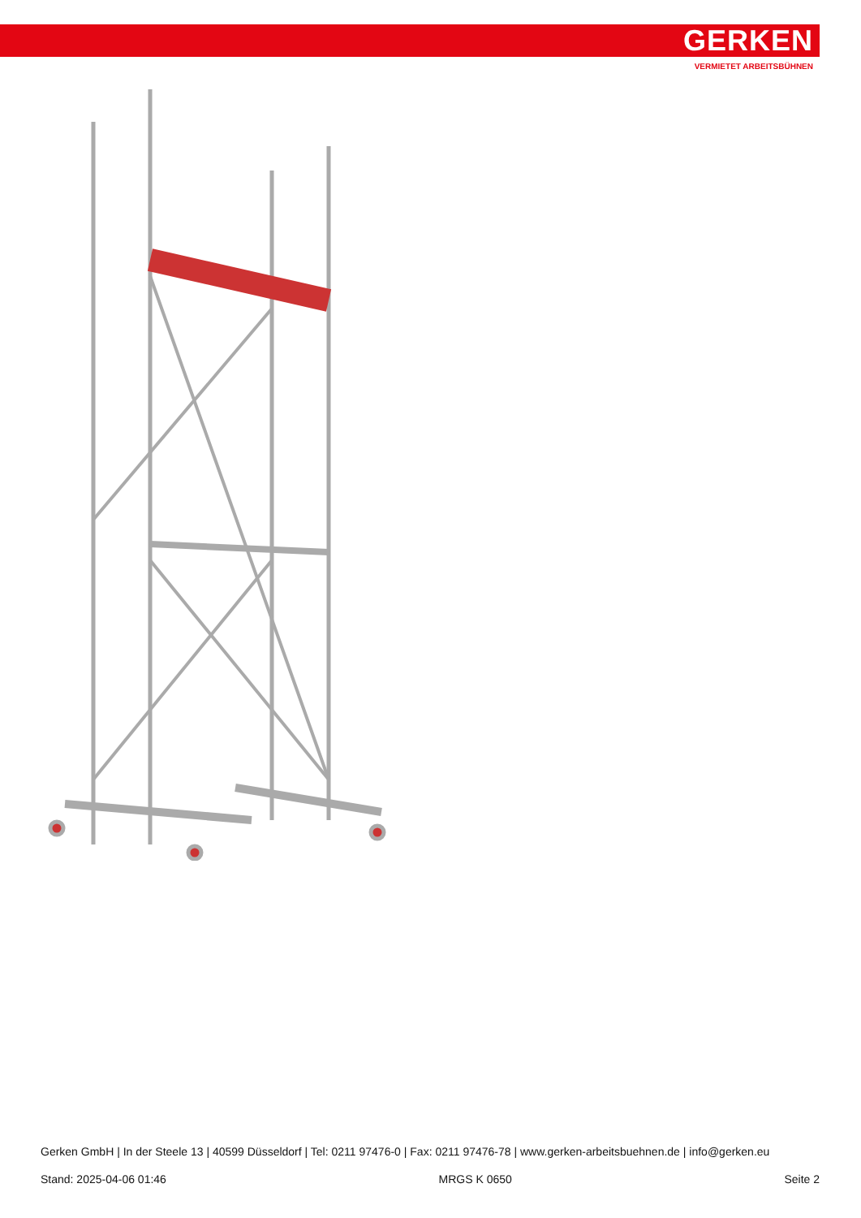GERKEN
VERMIETET ARBEITSBÜHNEN
Gerken GmbH | In der Steele 13 | 40599 Düsseldorf | Tel: 0211 97476-0 | Fax: 0211 97476-78 | www.gerken-arbeitsbuehnen.de | info@gerken.eu
Stand: 2025-04-06 01:46 MRGS K 0650 Seite 2